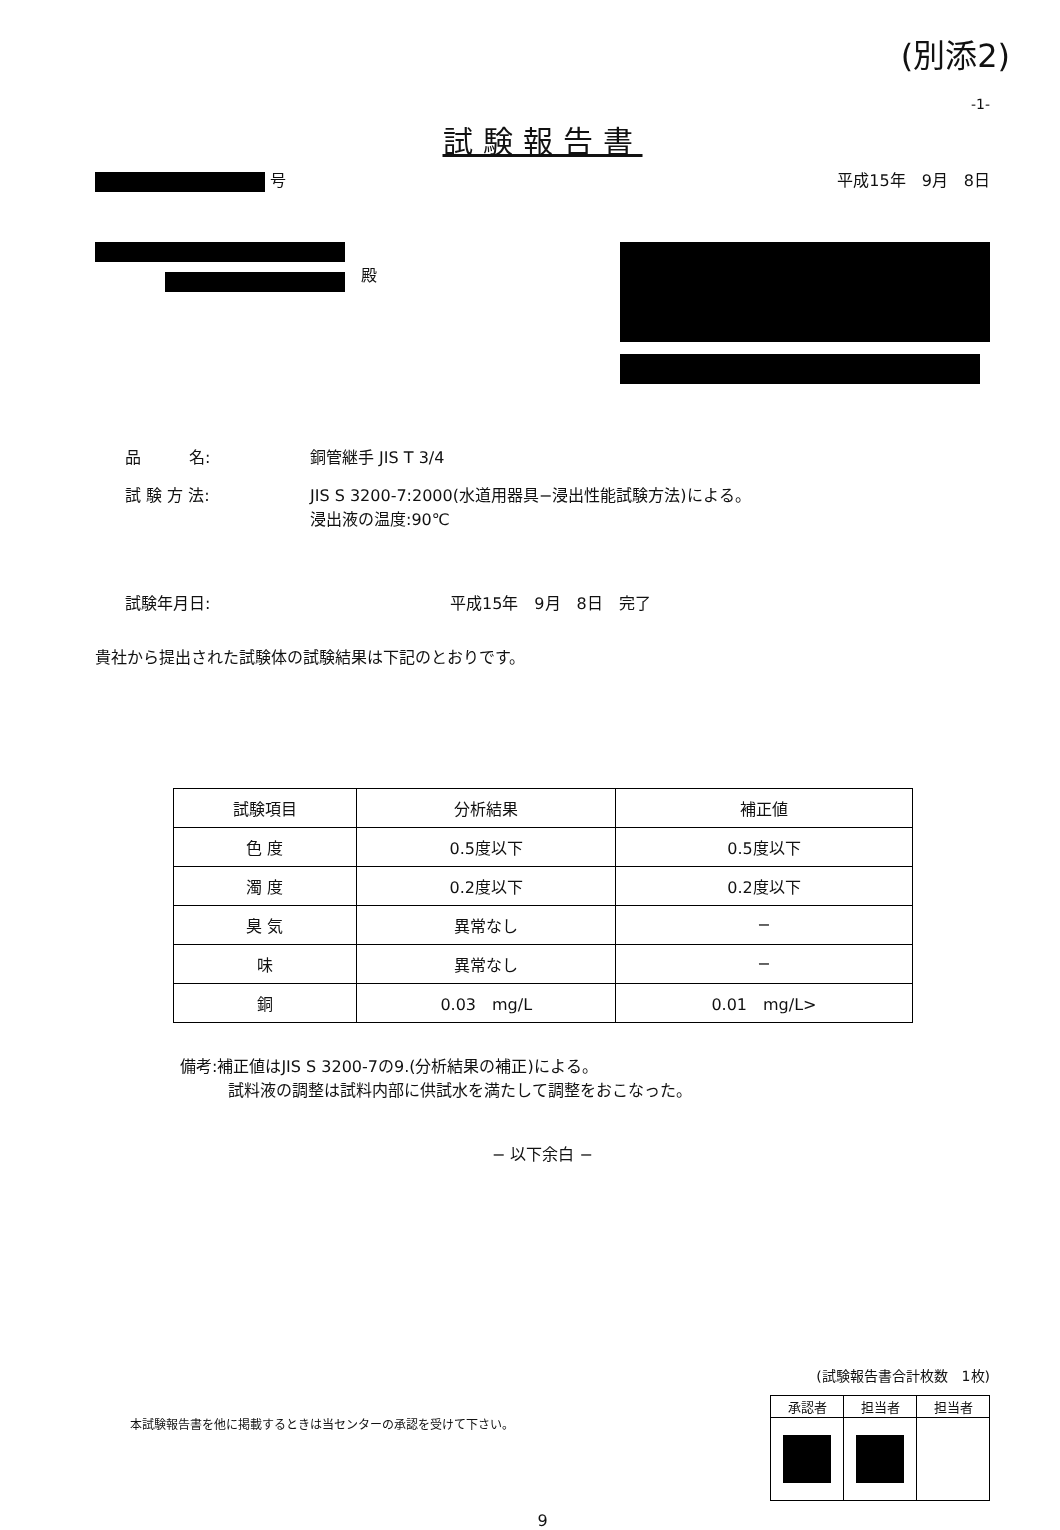(別添2)
-1-
試験報告書
号 平成15年　9月　8日
　殿
品　　　名: 銅管継手 JIS T 3/4
試 験 方 法: JIS S 3200-7:2000(水道用器具−浸出性能試験方法)による。
浸出液の温度:90℃
試験年月日: 平成15年　9月　8日　完了
貴社から提出された試験体の試験結果は下記のとおりです。
| 試験項目 | 分析結果 | 補正値 |
| --- | --- | --- |
| 色 度 | 0.5度以下 | 0.5度以下 |
| 濁 度 | 0.2度以下 | 0.2度以下 |
| 臭 気 | 異常なし | − |
| 味 | 異常なし | − |
| 銅 | 0.03 mg/L | 0.01 mg/L> |
備考:補正値はJIS S 3200-7の9.(分析結果の補正)による。
　　　試料液の調整は試料内部に供試水を満たして調整をおこなった。
− 以下余白 −
(試験報告書合計枚数　1枚)
本試験報告書を他に掲載するときは当センターの承認を受けて下さい。
| 承認者 | 担当者 | 担当者 |
9